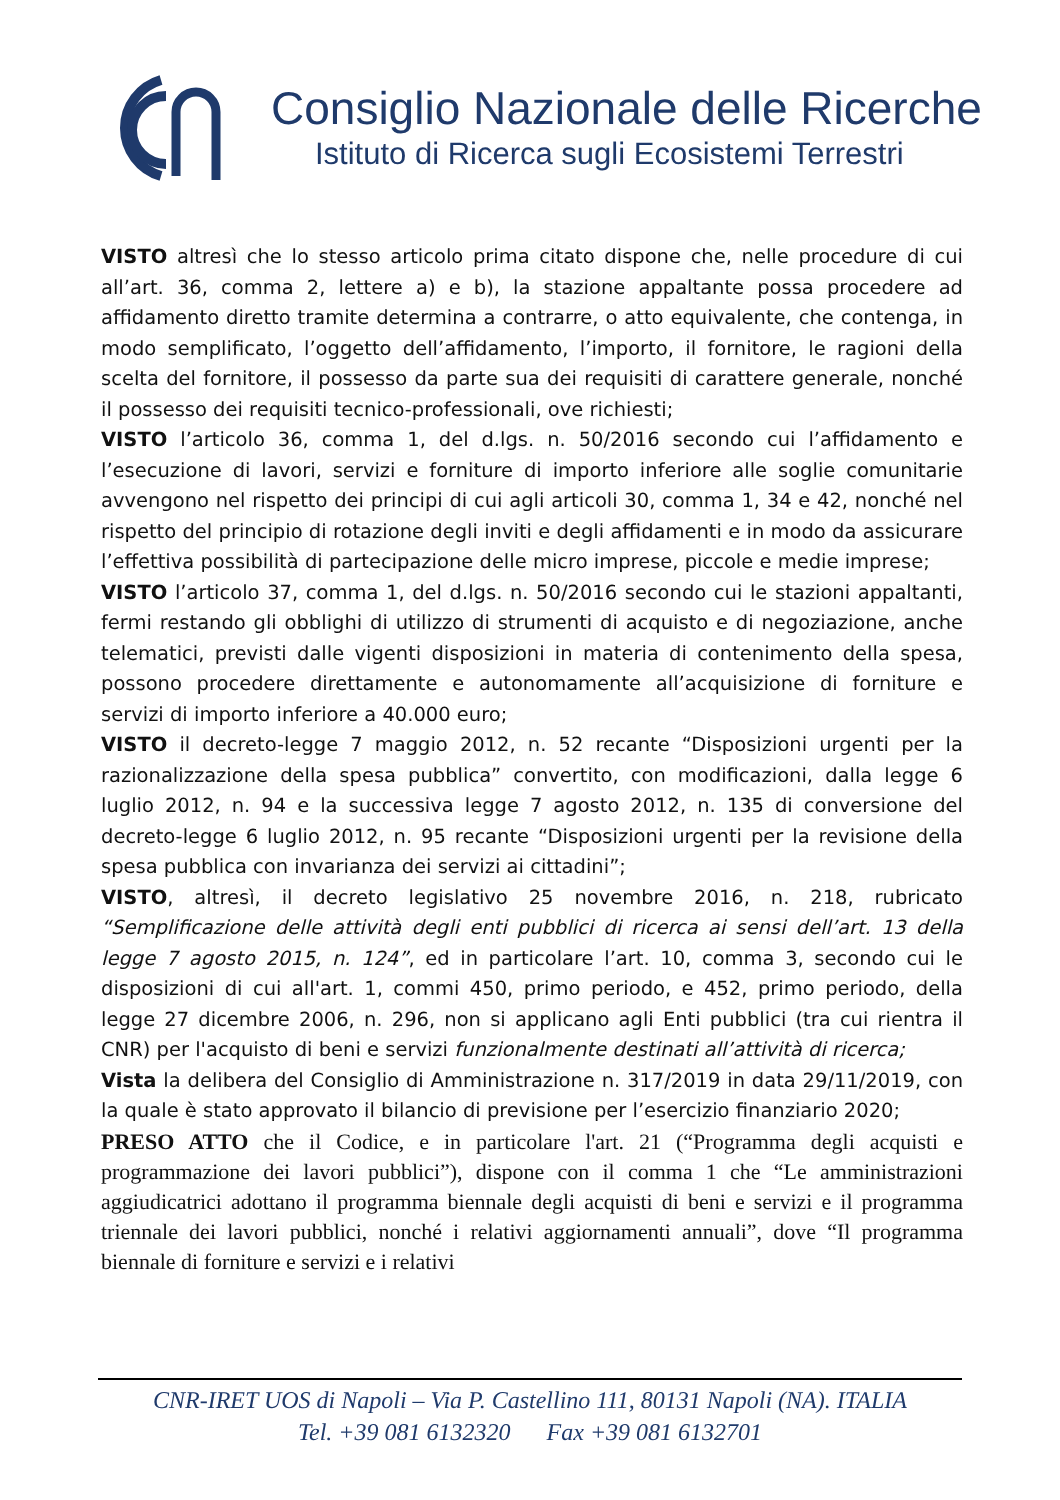Consiglio Nazionale delle Ricerche
Istituto di Ricerca sugli Ecosistemi Terrestri
VISTO altresì che lo stesso articolo prima citato dispone che, nelle procedure di cui all’art. 36, comma 2, lettere a) e b), la stazione appaltante possa procedere ad affidamento diretto tramite determina a contrarre, o atto equivalente, che contenga, in modo semplificato, l’oggetto dell’affidamento, l’importo, il fornitore, le ragioni della scelta del fornitore, il possesso da parte sua dei requisiti di carattere generale, nonché il possesso dei requisiti tecnico-professionali, ove richiesti;
VISTO l’articolo 36, comma 1, del d.lgs. n. 50/2016 secondo cui l’affidamento e l’esecuzione di lavori, servizi e forniture di importo inferiore alle soglie comunitarie avvengono nel rispetto dei principi di cui agli articoli 30, comma 1, 34 e 42, nonché nel rispetto del principio di rotazione degli inviti e degli affidamenti e in modo da assicurare l’effettiva possibilità di partecipazione delle micro imprese, piccole e medie imprese;
VISTO l’articolo 37, comma 1, del d.lgs. n. 50/2016 secondo cui le stazioni appaltanti, fermi restando gli obblighi di utilizzo di strumenti di acquisto e di negoziazione, anche telematici, previsti dalle vigenti disposizioni in materia di contenimento della spesa, possono procedere direttamente e autonomamente all’acquisizione di forniture e servizi di importo inferiore a 40.000 euro;
VISTO il decreto-legge 7 maggio 2012, n. 52 recante “Disposizioni urgenti per la razionalizzazione della spesa pubblica” convertito, con modificazioni, dalla legge 6 luglio 2012, n. 94 e la successiva legge 7 agosto 2012, n. 135 di conversione del decreto-legge 6 luglio 2012, n. 95 recante “Disposizioni urgenti per la revisione della spesa pubblica con invarianza dei servizi ai cittadini”;
VISTO, altresì, il decreto legislativo 25 novembre 2016, n. 218, rubricato “Semplificazione delle attività degli enti pubblici di ricerca ai sensi dell’art. 13 della legge 7 agosto 2015, n. 124”, ed in particolare l’art. 10, comma 3, secondo cui le disposizioni di cui all'art. 1, commi 450, primo periodo, e 452, primo periodo, della legge 27 dicembre 2006, n. 296, non si applicano agli Enti pubblici (tra cui rientra il CNR) per l'acquisto di beni e servizi funzionalmente destinati all’attività di ricerca;
Vista la delibera del Consiglio di Amministrazione n. 317/2019 in data 29/11/2019, con la quale è stato approvato il bilancio di previsione per l’esercizio finanziario 2020;
PRESO ATTO che il Codice, e in particolare l'art. 21 (“Programma degli acquisti e programmazione dei lavori pubblici”), dispone con il comma 1 che “Le amministrazioni aggiudicatrici adottano il programma biennale degli acquisti di beni e servizi e il programma triennale dei lavori pubblici, nonché i relativi aggiornamenti annuali”, dove “Il programma biennale di forniture e servizi e i relativi
CNR-IRET UOS di Napoli – Via P. Castellino 111, 80131 Napoli (NA). ITALIA
Tel. +39 081 6132320 Fax +39 081 6132701